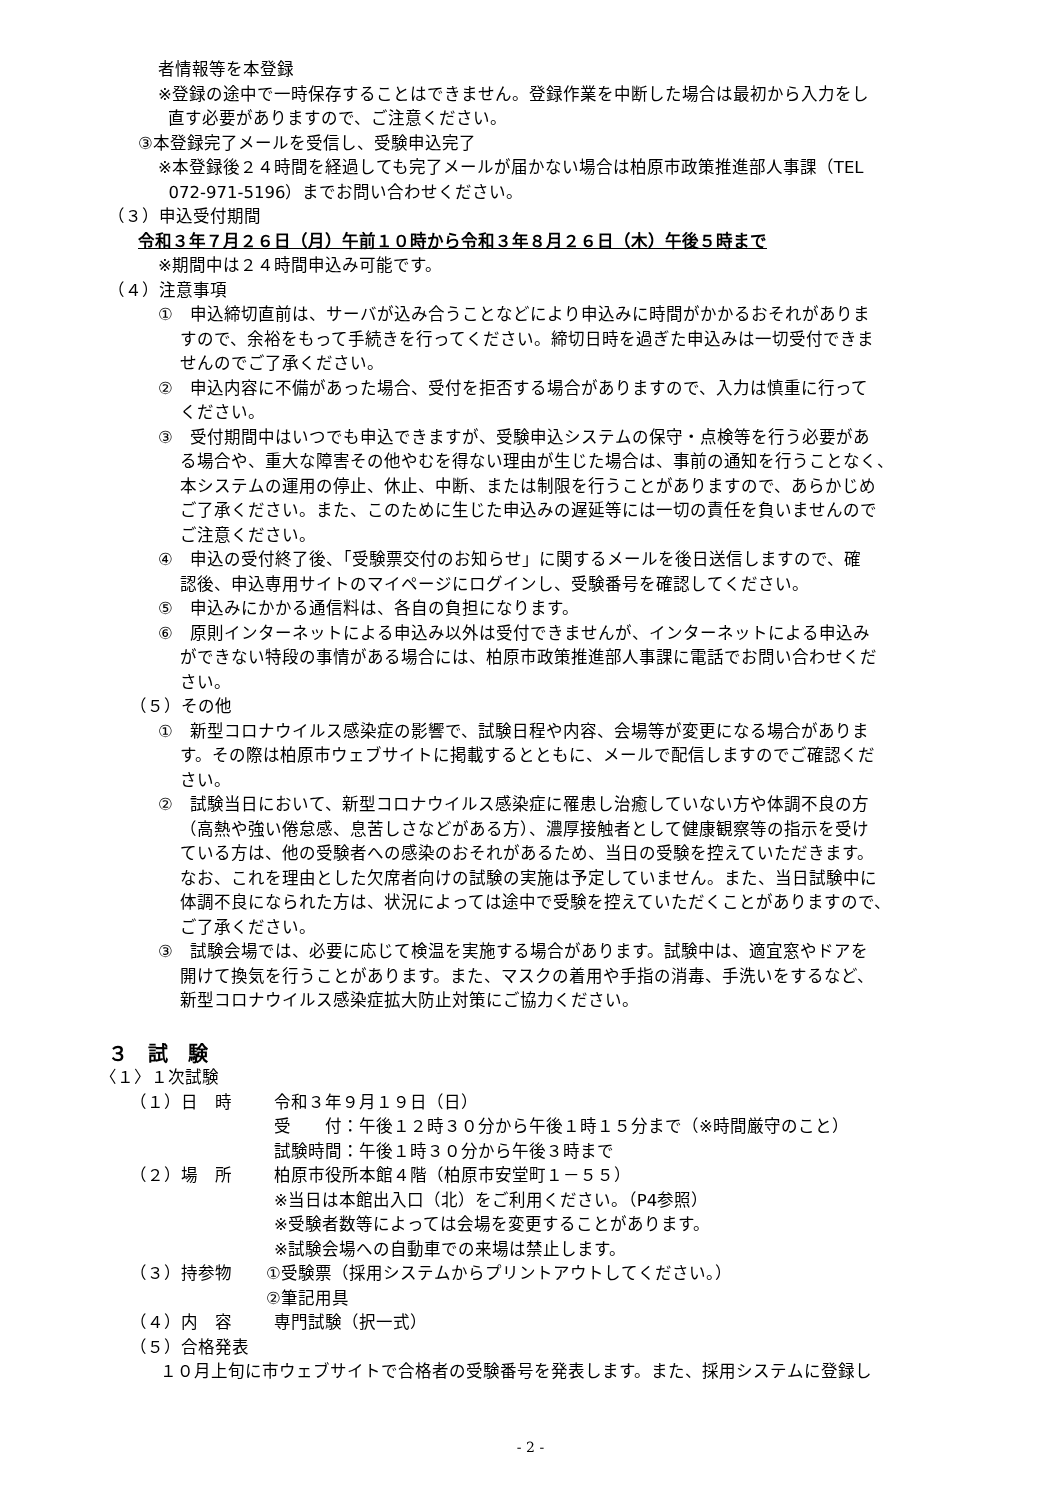者情報等を本登録
※登録の途中で一時保存することはできません。登録作業を中断した場合は最初から入力をし
直す必要がありますので、ご注意ください。
③本登録完了メールを受信し、受験申込完了
※本登録後２４時間を経過しても完了メールが届かない場合は柏原市政策推進部人事課（TEL
072-971-5196）までお問い合わせください。
（３）申込受付期間
令和３年７月２６日（月）午前１０時から令和３年８月２６日（木）午後５時まで
※期間中は２４時間申込み可能です。
（４）注意事項
①　申込締切直前は、サーバが込み合うことなどにより申込みに時間がかかるおそれがありま
すので、余裕をもって手続きを行ってください。締切日時を過ぎた申込みは一切受付できま
せんのでご了承ください。
②　申込内容に不備があった場合、受付を拒否する場合がありますので、入力は慎重に行って
ください。
③　受付期間中はいつでも申込できますが、受験申込システムの保守・点検等を行う必要があ
る場合や、重大な障害その他やむを得ない理由が生じた場合は、事前の通知を行うことなく、
本システムの運用の停止、休止、中断、または制限を行うことがありますので、あらかじめ
ご了承ください。また、このために生じた申込みの遅延等には一切の責任を負いませんので
ご注意ください。
④　申込の受付終了後、「受験票交付のお知らせ」に関するメールを後日送信しますので、確
認後、申込専用サイトのマイページにログインし、受験番号を確認してください。
⑤　申込みにかかる通信料は、各自の負担になります。
⑥　原則インターネットによる申込み以外は受付できませんが、インターネットによる申込み
ができない特段の事情がある場合には、柏原市政策推進部人事課に電話でお問い合わせくだ
さい。
（５）その他
①　新型コロナウイルス感染症の影響で、試験日程や内容、会場等が変更になる場合がありま
す。その際は柏原市ウェブサイトに掲載するとともに、メールで配信しますのでご確認くだ
さい。
②　試験当日において、新型コロナウイルス感染症に罹患し治癒していない方や体調不良の方
（高熱や強い倦怠感、息苦しさなどがある方）、濃厚接触者として健康観察等の指示を受け
ている方は、他の受験者への感染のおそれがあるため、当日の受験を控えていただきます。
なお、これを理由とした欠席者向けの試験の実施は予定していません。また、当日試験中に
体調不良になられた方は、状況によっては途中で受験を控えていただくことがありますので、
ご了承ください。
③　試験会場では、必要に応じて検温を実施する場合があります。試験中は、適宜窓やドアを
開けて換気を行うことがあります。また、マスクの着用や手指の消毒、手洗いをするなど、
新型コロナウイルス感染症拡大防止対策にご協力ください。
３　試　験
〈１〉１次試験
（１）日　時 令和３年９月１９日（日）
受　　付：午後１２時３０分から午後１時１５分まで（※時間厳守のこと）
試験時間：午後１時３０分から午後３時まで
（２）場　所 柏原市役所本館４階（柏原市安堂町１－５５）
※当日は本館出入口（北）をご利用ください。（P4参照）
※受験者数等によっては会場を変更することがあります。
※試験会場への自動車での来場は禁止します。
（３）持参物 ①受験票（採用システムからプリントアウトしてください。）
②筆記用具
（４）内　容 専門試験（択一式）
（５）合格発表
１０月上旬に市ウェブサイトで合格者の受験番号を発表します。また、採用システムに登録し
- 2 -